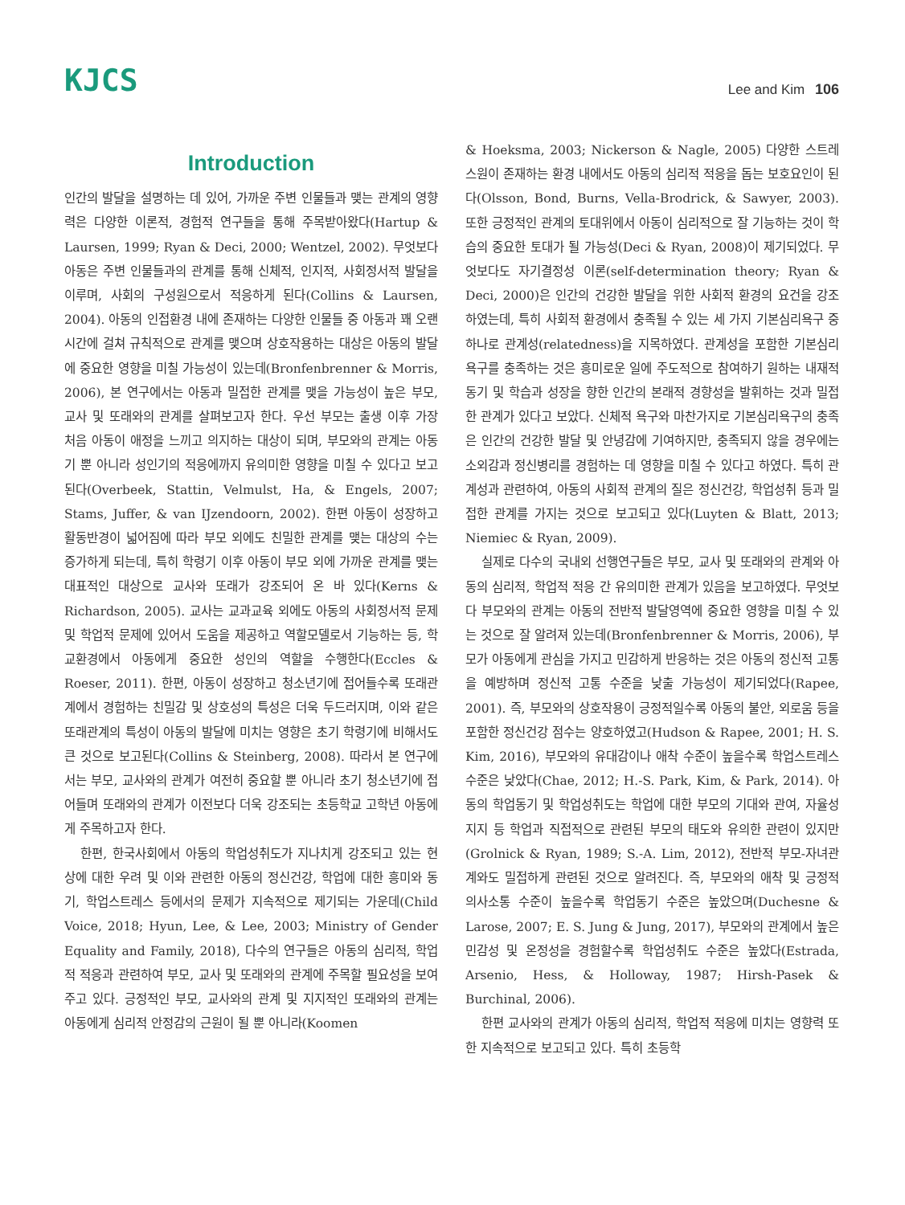KJCS
Lee and Kim 106
Introduction
인간의 발달을 설명하는 데 있어, 가까운 주변 인물들과 맺는 관계의 영향력은 다양한 이론적, 경험적 연구들을 통해 주목받아왔다(Hartup & Laursen, 1999; Ryan & Deci, 2000; Wentzel, 2002). 무엇보다 아동은 주변 인물들과의 관계를 통해 신체적, 인지적, 사회정서적 발달을 이루며, 사회의 구성원으로서 적응하게 된다(Collins & Laursen, 2004). 아동의 인접환경 내에 존재하는 다양한 인물들 중 아동과 꽤 오랜 시간에 걸쳐 규칙적으로 관계를 맺으며 상호작용하는 대상은 아동의 발달에 중요한 영향을 미칠 가능성이 있는데(Bronfenbrenner & Morris, 2006), 본 연구에서는 아동과 밀접한 관계를 맺을 가능성이 높은 부모, 교사 및 또래와의 관계를 살펴보고자 한다. 우선 부모는 출생 이후 가장 처음 아동이 애정을 느끼고 의지하는 대상이 되며, 부모와의 관계는 아동기 뿐 아니라 성인기의 적응에까지 유의미한 영향을 미칠 수 있다고 보고된다(Overbeek, Stattin, Velmulst, Ha, & Engels, 2007; Stams, Juffer, & van IJzendoorn, 2002). 한편 아동이 성장하고 활동반경이 넓어짐에 따라 부모 외에도 친밀한 관계를 맺는 대상의 수는 증가하게 되는데, 특히 학령기 이후 아동이 부모 외에 가까운 관계를 맺는 대표적인 대상으로 교사와 또래가 강조되어 온 바 있다(Kerns & Richardson, 2005). 교사는 교과교육 외에도 아동의 사회정서적 문제 및 학업적 문제에 있어서 도움을 제공하고 역할모델로서 기능하는 등, 학교환경에서 아동에게 중요한 성인의 역할을 수행한다(Eccles & Roeser, 2011). 한편, 아동이 성장하고 청소년기에 접어들수록 또래관계에서 경험하는 친밀감 및 상호성의 특성은 더욱 두드러지며, 이와 같은 또래관계의 특성이 아동의 발달에 미치는 영향은 초기 학령기에 비해서도 큰 것으로 보고된다(Collins & Steinberg, 2008). 따라서 본 연구에서는 부모, 교사와의 관계가 여전히 중요할 뿐 아니라 초기 청소년기에 접어들며 또래와의 관계가 이전보다 더욱 강조되는 초등학교 고학년 아동에게 주목하고자 한다.
한편, 한국사회에서 아동의 학업성취도가 지나치게 강조되고 있는 현상에 대한 우려 및 이와 관련한 아동의 정신건강, 학업에 대한 흥미와 동기, 학업스트레스 등에서의 문제가 지속적으로 제기되는 가운데(Child Voice, 2018; Hyun, Lee, & Lee, 2003; Ministry of Gender Equality and Family, 2018), 다수의 연구들은 아동의 심리적, 학업적 적응과 관련하여 부모, 교사 및 또래와의 관계에 주목할 필요성을 보여주고 있다. 긍정적인 부모, 교사와의 관계 및 지지적인 또래와의 관계는 아동에게 심리적 안정감의 근원이 될 뿐 아니라(Koomen
& Hoeksma, 2003; Nickerson & Nagle, 2005) 다양한 스트레스원이 존재하는 환경 내에서도 아동의 심리적 적응을 돕는 보호요인이 된다(Olsson, Bond, Burns, Vella-Brodrick, & Sawyer, 2003). 또한 긍정적인 관계의 토대위에서 아동이 심리적으로 잘 기능하는 것이 학습의 중요한 토대가 될 가능성(Deci & Ryan, 2008)이 제기되었다. 무엇보다도 자기결정성 이론(self-determination theory; Ryan & Deci, 2000)은 인간의 건강한 발달을 위한 사회적 환경의 요건을 강조하였는데, 특히 사회적 환경에서 충족될 수 있는 세 가지 기본심리욕구 중 하나로 관계성(relatedness)을 지목하였다. 관계성을 포함한 기본심리욕구를 충족하는 것은 흥미로운 일에 주도적으로 참여하기 원하는 내재적 동기 및 학습과 성장을 향한 인간의 본래적 경향성을 발휘하는 것과 밀접한 관계가 있다고 보았다. 신체적 욕구와 마찬가지로 기본심리욕구의 충족은 인간의 건강한 발달 및 안녕감에 기여하지만, 충족되지 않을 경우에는 소외감과 정신병리를 경험하는 데 영향을 미칠 수 있다고 하였다. 특히 관계성과 관련하여, 아동의 사회적 관계의 질은 정신건강, 학업성취 등과 밀접한 관계를 가지는 것으로 보고되고 있다(Luyten & Blatt, 2013; Niemiec & Ryan, 2009).
실제로 다수의 국내외 선행연구들은 부모, 교사 및 또래와의 관계와 아동의 심리적, 학업적 적응 간 유의미한 관계가 있음을 보고하였다. 무엇보다 부모와의 관계는 아동의 전반적 발달영역에 중요한 영향을 미칠 수 있는 것으로 잘 알려져 있는데(Bronfenbrenner & Morris, 2006), 부모가 아동에게 관심을 가지고 민감하게 반응하는 것은 아동의 정신적 고통을 예방하며 정신적 고통 수준을 낮출 가능성이 제기되었다(Rapee, 2001). 즉, 부모와의 상호작용이 긍정적일수록 아동의 불안, 외로움 등을 포함한 정신건강 점수는 양호하였고(Hudson & Rapee, 2001; H. S. Kim, 2016), 부모와의 유대감이나 애착 수준이 높을수록 학업스트레스 수준은 낮았다(Chae, 2012; H.-S. Park, Kim, & Park, 2014). 아동의 학업동기 및 학업성취도는 학업에 대한 부모의 기대와 관여, 자율성 지지 등 학업과 직접적으로 관련된 부모의 태도와 유의한 관련이 있지만(Grolnick & Ryan, 1989; S.-A. Lim, 2012), 전반적 부모-자녀관계와도 밀접하게 관련된 것으로 알려진다. 즉, 부모와의 애착 및 긍정적 의사소통 수준이 높을수록 학업동기 수준은 높았으며(Duchesne & Larose, 2007; E. S. Jung & Jung, 2017), 부모와의 관계에서 높은 민감성 및 온정성을 경험할수록 학업성취도 수준은 높았다(Estrada, Arsenio, Hess, & Holloway, 1987; Hirsh-Pasek & Burchinal, 2006).
한편 교사와의 관계가 아동의 심리적, 학업적 적응에 미치는 영향력 또한 지속적으로 보고되고 있다. 특히 초등학